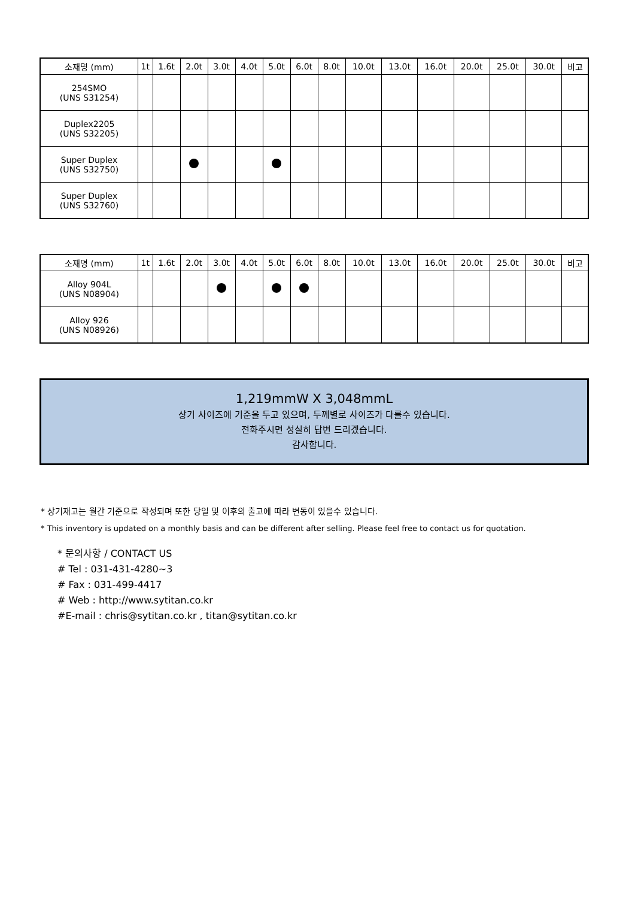| 소재명 (mm) | 1t | 1.6t | 2.0t | 3.0t | 4.0t | 5.0t | 6.0t | 8.0t | 10.0t | 13.0t | 16.0t | 20.0t | 25.0t | 30.0t | 비고 |
| --- | --- | --- | --- | --- | --- | --- | --- | --- | --- | --- | --- | --- | --- | --- | --- |
| 254SMO (UNS S31254) | | | | | | | | | | | | | | | |
| Duplex2205 (UNS S32205) | | | | | | | | | | | | | | | |
| Super Duplex (UNS S32750) | | | | | | | | | | | | | | | |
| Super Duplex (UNS S32760) | | | | | | | | | | | | | | | |
| 소재명 (mm) | 1t | 1.6t | 2.0t | 3.0t | 4.0t | 5.0t | 6.0t | 8.0t | 10.0t | 13.0t | 16.0t | 20.0t | 25.0t | 30.0t | 비고 |
| --- | --- | --- | --- | --- | --- | --- | --- | --- | --- | --- | --- | --- | --- | --- | --- |
| Alloy 904L (UNS N08904) | | | | | | | | | | | | | | | |
| Alloy 926 (UNS N08926) | | | | | | | | | | | | | | | |
1,219mmW X 3,048mmL
상기 사이즈에 기준을 두고 있으며, 두께별로 사이즈가 다를수 있습니다.
전화주시면 성실히 답변 드리겠습니다.
감사합니다.
* 상기재고는 월간 기준으로 작성되며 또한 당일 및 이후의 출고에 따라 변동이 있을수 있습니다.
* This inventory is updated on a monthly basis and can be different after selling. Please feel free to contact us for quotation.
* 문의사항 / CONTACT US
# Tel : 031-431-4280~3
# Fax : 031-499-4417
# Web : http://www.sytitan.co.kr
#E-mail : chris@sytitan.co.kr , titan@sytitan.co.kr